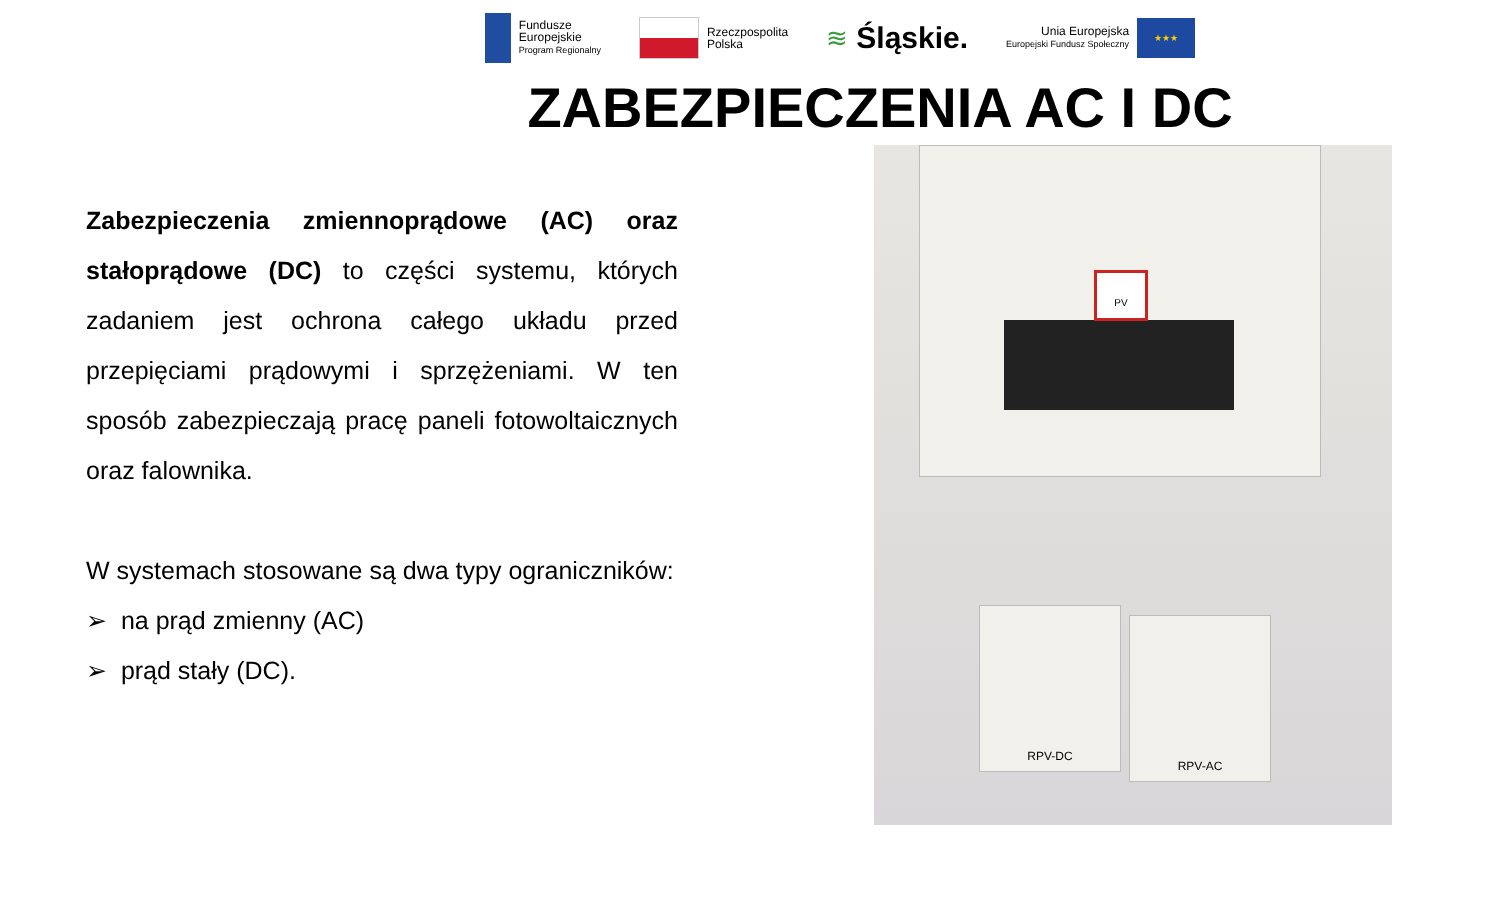Fundusze
Europejskie
Program Regionalny
Rzeczpospolita
Polska
≋ Śląskie.
Unia Europejska
Europejski Fundusz Społeczny
★★★
ZABEZPIECZENIA AC I DC
Zabezpieczenia zmiennoprądowe (AC) oraz stałoprądowe (DC) to części systemu, których zadaniem jest ochrona całego układu przed przepięciami prądowymi i sprzężeniami. W ten sposób zabezpieczają pracę paneli fotowoltaicznych oraz falownika.
W systemach stosowane są dwa typy ograniczników:
➢ na prąd zmienny (AC)
➢ prąd stały (DC).
PV
RPV-DC
RPV-AC